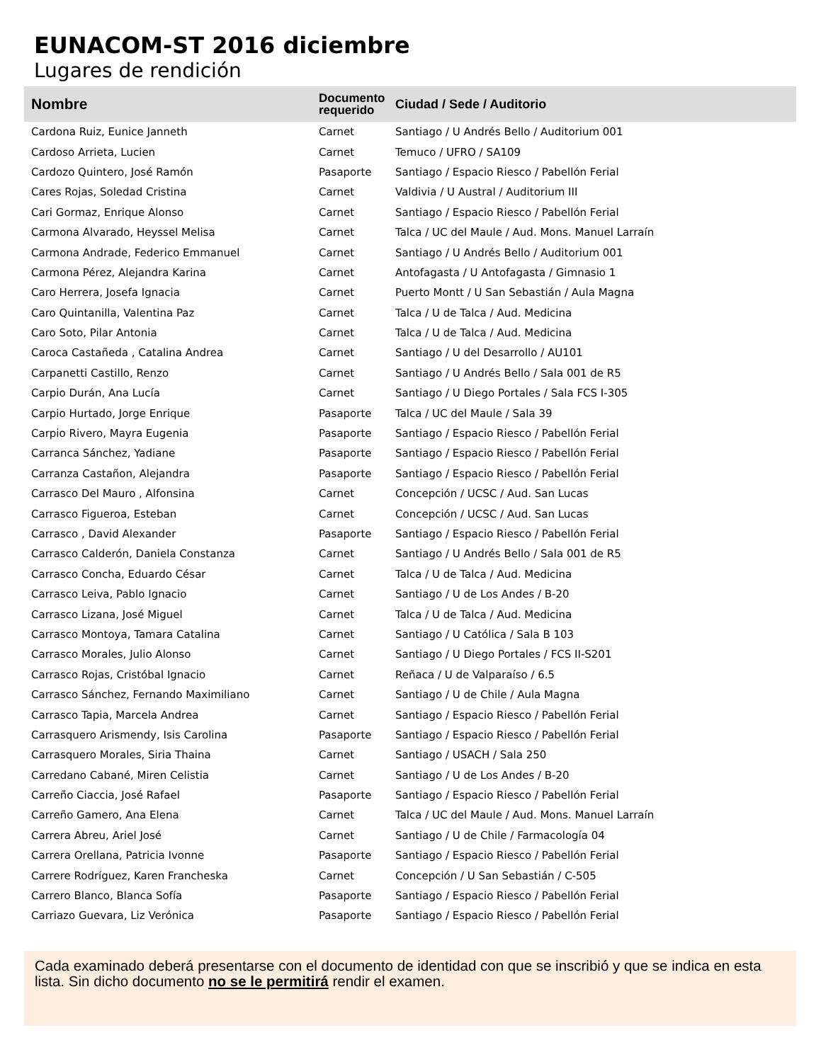EUNACOM-ST 2016 diciembre
Lugares de rendición
| Nombre | Documento requerido | Ciudad / Sede / Auditorio |
| --- | --- | --- |
| Cardona Ruiz, Eunice Janneth | Carnet | Santiago / U Andrés Bello / Auditorium 001 |
| Cardoso Arrieta, Lucien | Carnet | Temuco / UFRO / SA109 |
| Cardozo Quintero, José Ramón | Pasaporte | Santiago / Espacio Riesco / Pabellón Ferial |
| Cares Rojas, Soledad Cristina | Carnet | Valdivia / U Austral / Auditorium III |
| Cari Gormaz, Enrique Alonso | Carnet | Santiago / Espacio Riesco / Pabellón Ferial |
| Carmona Alvarado, Heyssel Melisa | Carnet | Talca / UC del Maule / Aud. Mons. Manuel Larraín |
| Carmona Andrade, Federico Emmanuel | Carnet | Santiago / U Andrés Bello / Auditorium 001 |
| Carmona Pérez, Alejandra Karina | Carnet | Antofagasta / U Antofagasta / Gimnasio 1 |
| Caro Herrera, Josefa Ignacia | Carnet | Puerto Montt / U San Sebastián / Aula Magna |
| Caro Quintanilla, Valentina Paz | Carnet | Talca / U de Talca / Aud. Medicina |
| Caro Soto, Pilar Antonia | Carnet | Talca / U de Talca / Aud. Medicina |
| Caroca Castañeda , Catalina Andrea | Carnet | Santiago / U del Desarrollo / AU101 |
| Carpanetti Castillo, Renzo | Carnet | Santiago / U Andrés Bello / Sala 001 de R5 |
| Carpio Durán, Ana Lucía | Carnet | Santiago / U Diego Portales / Sala FCS I-305 |
| Carpio Hurtado, Jorge Enrique | Pasaporte | Talca / UC del Maule / Sala 39 |
| Carpio Rivero, Mayra Eugenia | Pasaporte | Santiago / Espacio Riesco / Pabellón Ferial |
| Carranca Sánchez, Yadiane | Pasaporte | Santiago / Espacio Riesco / Pabellón Ferial |
| Carranza Castañon, Alejandra | Pasaporte | Santiago / Espacio Riesco / Pabellón Ferial |
| Carrasco Del Mauro , Alfonsina | Carnet | Concepción / UCSC / Aud. San Lucas |
| Carrasco Figueroa, Esteban | Carnet | Concepción / UCSC / Aud. San Lucas |
| Carrasco , David Alexander | Pasaporte | Santiago / Espacio Riesco / Pabellón Ferial |
| Carrasco Calderón, Daniela Constanza | Carnet | Santiago / U Andrés Bello / Sala 001 de R5 |
| Carrasco Concha, Eduardo César | Carnet | Talca / U de Talca / Aud. Medicina |
| Carrasco Leiva, Pablo Ignacio | Carnet | Santiago / U de Los Andes / B-20 |
| Carrasco Lizana, José Miguel | Carnet | Talca / U de Talca / Aud. Medicina |
| Carrasco Montoya, Tamara Catalina | Carnet | Santiago / U Católica / Sala B 103 |
| Carrasco Morales, Julio Alonso | Carnet | Santiago / U Diego Portales / FCS II-S201 |
| Carrasco Rojas, Cristóbal Ignacio | Carnet | Reñaca / U de Valparaíso / 6.5 |
| Carrasco Sánchez, Fernando Maximiliano | Carnet | Santiago / U de Chile / Aula Magna |
| Carrasco Tapia, Marcela Andrea | Carnet | Santiago / Espacio Riesco / Pabellón Ferial |
| Carrasquero Arismendy, Isis Carolina | Pasaporte | Santiago / Espacio Riesco / Pabellón Ferial |
| Carrasquero Morales, Siria Thaina | Carnet | Santiago / USACH / Sala 250 |
| Carredano Cabané, Miren Celistia | Carnet | Santiago / U de Los Andes / B-20 |
| Carreño Ciaccia, José Rafael | Pasaporte | Santiago / Espacio Riesco / Pabellón Ferial |
| Carreño Gamero, Ana Elena | Carnet | Talca / UC del Maule / Aud. Mons. Manuel Larraín |
| Carrera Abreu, Ariel José | Carnet | Santiago / U de Chile / Farmacología 04 |
| Carrera Orellana, Patricia Ivonne | Pasaporte | Santiago / Espacio Riesco / Pabellón Ferial |
| Carrere Rodríguez, Karen Francheska | Carnet | Concepción / U San Sebastián / C-505 |
| Carrero Blanco, Blanca Sofía | Pasaporte | Santiago / Espacio Riesco / Pabellón Ferial |
| Carriazo Guevara, Liz Verónica | Pasaporte | Santiago / Espacio Riesco / Pabellón Ferial |
Cada examinado deberá presentarse con el documento de identidad con que se inscribió y que se indica en esta lista. Sin dicho documento no se le permitirá rendir el examen.